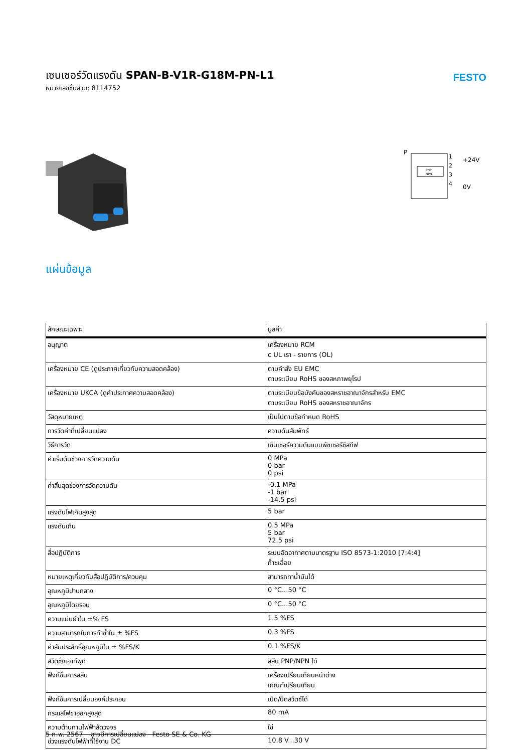เซนเซอร์วัดแรงดัน SPAN-B-V1R-G18M-PN-L1
หมายเลขชิ้นส่วน: 8114752
FESTO
P
PNP
NPN
1
2
3
4
+24V
0V
แผ่นข้อมูล
| ลักษณะเฉพาะ | มูลค่า |
| --- | --- |
| อนุญาต | เครื่องหมาย RCM c UL เรา - รายการ (OL) |
| เครื่องหมาย CE (ดูประกาศเกี่ยวกับความสอดคล้อง) | ตามคำสั่ง EU EMC ตามระเบียบ RoHS ของสหภาพยุโรป |
| เครื่องหมาย UKCA (ดูคำประกาศความสอดคล้อง) | ตามระเบียบข้อบังคับของสหราชอาณาจักรสำหรับ EMC ตามระเบียบ RoHS ของสหราชอาณาจักร |
| วัสดุหมายเหตุ | เป็นไปตามข้อกำหนด RoHS |
| การวัดค่าที่เปลี่ยนแปลง | ความดันสัมพัทธ์ |
| วิธีการวัด | เซ็นเซอร์ความดันแบบพัซเซอรีซิสทีฟ |
| ค่าเริ่มต้นช่วงการวัดความดัน | 0 MPa 0 bar 0 psi |
| ค่าสิ้นสุดช่วงการวัดความดัน | -0.1 MPa -1 bar -14.5 psi |
| แรงดันไฟเกินสูงสุด | 5 bar |
| แรงดันเกิน | 0.5 MPa 5 bar 72.5 psi |
| สื่อปฏิบัติการ | ระบบอัดอากาศตามมาตรฐาน ISO 8573-1:2010 [7:4:4] ก๊าซเฉื่อย |
| หมายเหตุเกี่ยวกับสื่อปฏิบัติการ/ควบคุม | สามารถทาน้ำมันได้ |
| อุณหภูมิปานกลาง | 0 °C...50 °C |
| อุณหภูมิโดยรอบ | 0 °C...50 °C |
| ความแม่นยำใน ±% FS | 1.5 %FS |
| ความสามารถในการทำซ้ำใน ± %FS | 0.3 %FS |
| ค่าสัมประสิทธิ์อุณหภูมิใน ± %FS/K | 0.1 %FS/K |
| สวิตชิ่งเอาท์พุท | สลับ PNP/NPN ได้ |
| ฟังก์ชั่นการสลับ | เครื่องเปรียบเทียบหน้าต่าง เกณฑ์เปรียบเทียบ |
| ฟังก์ชันการเปลี่ยนองค์ประกอบ | เปิด/ปิดสวิตช์ได้ |
| กระแสไฟขาออกสูงสุด | 80 mA |
| ความต้านทานไฟฟ้าลัดวงจร | ใช่ |
| ช่วงแรงดันไฟฟ้าที่ใช้งาน DC | 10.8 V...30 V |
5 ก.พ. 2567 – อาจมีการเปลี่ยนแปลง - Festo SE & Co. KG